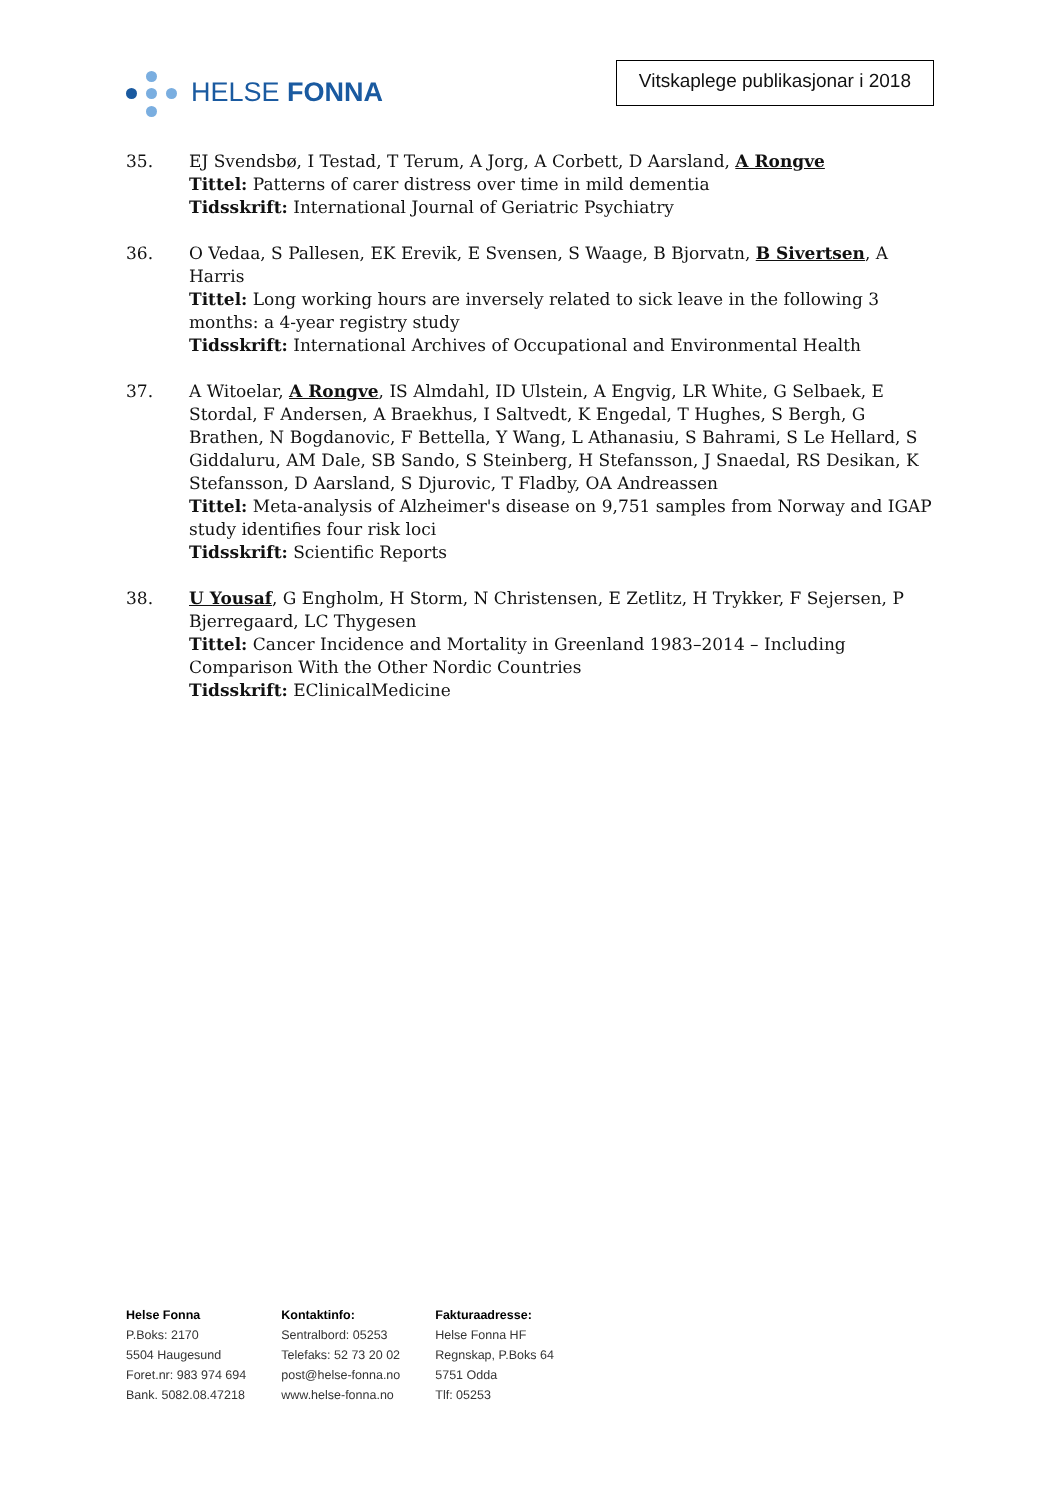HELSE FONNA
Vitskaplege publikasjonar i 2018
35. EJ Svendsbø, I Testad, T Terum, A Jorg, A Corbett, D Aarsland, A Rongve
Tittel: Patterns of carer distress over time in mild dementia
Tidsskrift: International Journal of Geriatric Psychiatry
36. O Vedaa, S Pallesen, EK Erevik, E Svensen, S Waage, B Bjorvatn, B Sivertsen, A Harris
Tittel: Long working hours are inversely related to sick leave in the following 3 months: a 4-year registry study
Tidsskrift: International Archives of Occupational and Environmental Health
37. A Witoelar, A Rongve, IS Almdahl, ID Ulstein, A Engvig, LR White, G Selbaek, E Stordal, F Andersen, A Braekhus, I Saltvedt, K Engedal, T Hughes, S Bergh, G Brathen, N Bogdanovic, F Bettella, Y Wang, L Athanasiu, S Bahrami, S Le Hellard, S Giddaluru, AM Dale, SB Sando, S Steinberg, H Stefansson, J Snaedal, RS Desikan, K Stefansson, D Aarsland, S Djurovic, T Fladby, OA Andreassen
Tittel: Meta-analysis of Alzheimer's disease on 9,751 samples from Norway and IGAP study identifies four risk loci
Tidsskrift: Scientific Reports
38. U Yousaf, G Engholm, H Storm, N Christensen, E Zetlitz, H Trykker, F Sejersen, P Bjerregaard, LC Thygesen
Tittel: Cancer Incidence and Mortality in Greenland 1983–2014 – Including Comparison With the Other Nordic Countries
Tidsskrift: EClinicalMedicine
Helse Fonna
P.Boks: 2170
5504 Haugesund
Foret.nr: 983 974 694
Bank. 5082.08.47218
Kontaktinfo:
Sentralbord: 05253
Telefaks: 52 73 20 02
post@helse-fonna.no
www.helse-fonna.no
Fakturaadresse:
Helse Fonna HF
Regnskap, P.Boks 64
5751 Odda
Tlf: 05253